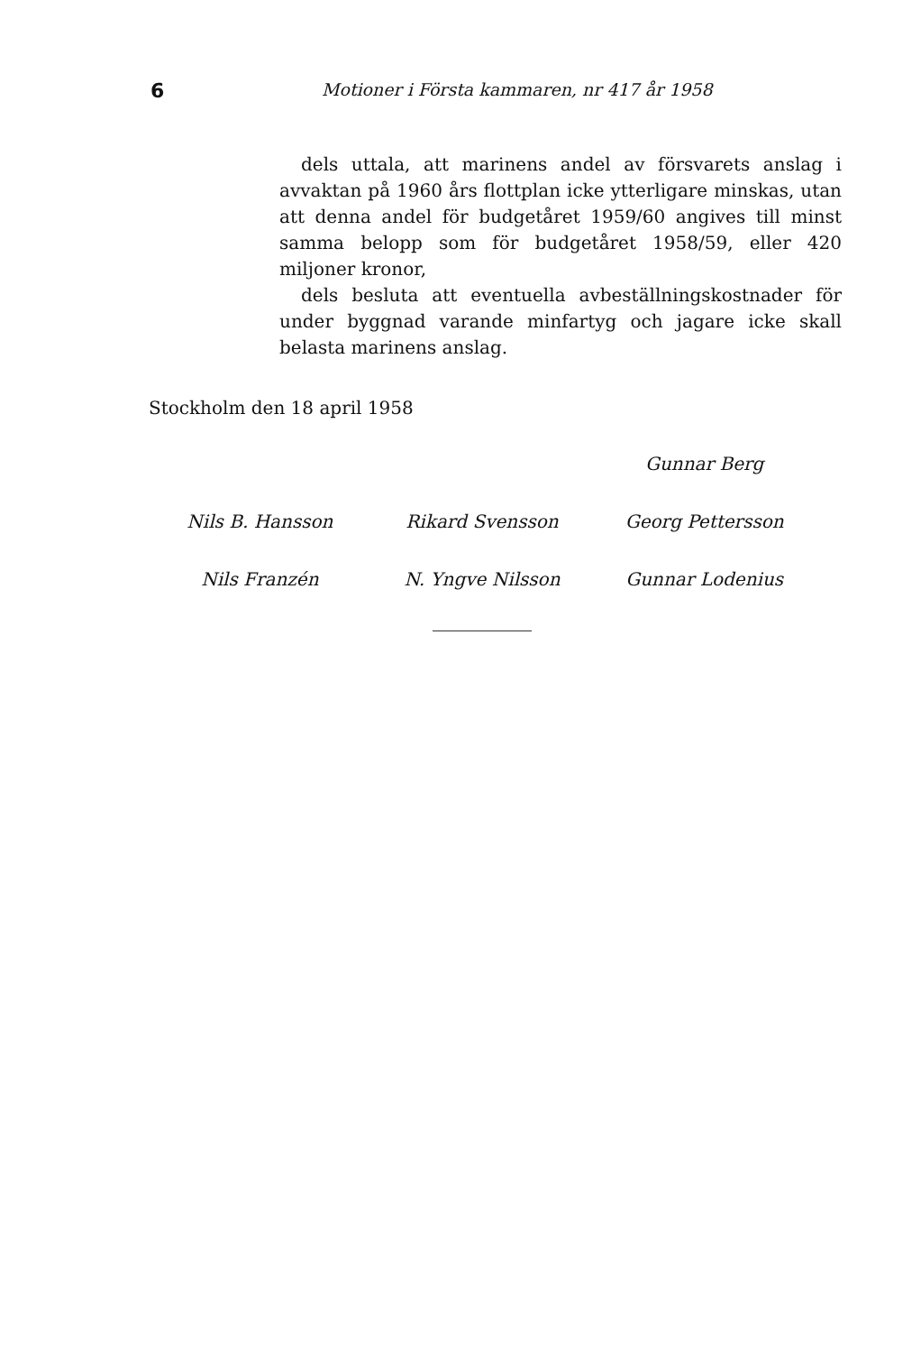6 Motioner i Första kammaren, nr 417 år 1958
dels uttala, att marinens andel av försvarets anslag i avvaktan på 1960 års flottplan icke ytterligare minskas, utan att denna andel för budgetåret 1959/60 angives till minst samma belopp som för budgetåret 1958/59, eller 420 miljoner kronor,
dels besluta att eventuella avbeställningskostnader för under byggnad varande minfartyg och jagare icke skall belasta marinens anslag.
Stockholm den 18 april 1958
Gunnar Berg
Nils B. Hansson Rikard Svensson Georg Pettersson
Nils Franzén N. Yngve Nilsson Gunnar Lodenius